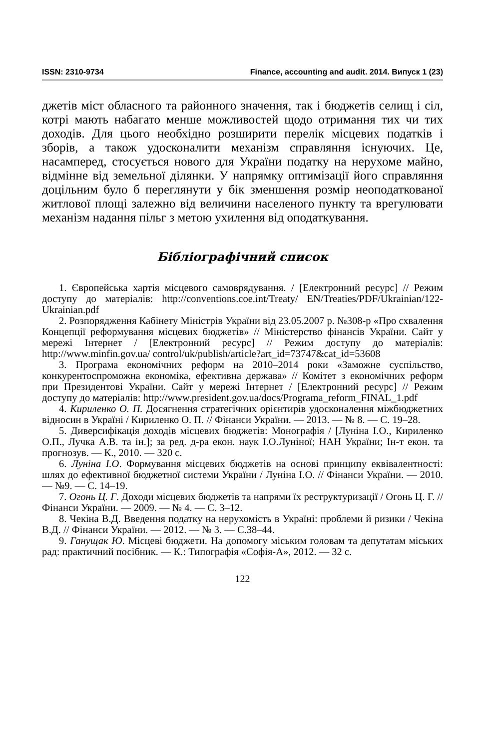ISSN: 2310-9734 Finance, accounting and audit. 2014. Випуск 1 (23)
джетів міст обласного та районного значення, так і бюджетів селищ і сіл, котрі мають набагато менше можливостей щодо отримання тих чи тих доходів. Для цього необхідно розширити перелік місцевих податків і зборів, а також удосконалити механізм справляння існуючих. Це, насамперед, стосується нового для України податку на нерухоме майно, відмінне від земельної ділянки. У напрямку оптимізації його справляння доцільним було б переглянути у бік зменшення розмір неоподаткованої житлової площі залежно від величини населеного пункту та врегулювати механізм надання пільг з метою ухилення від оподаткування.
Бібліографічний список
1. Європейська хартія місцевого самоврядування. / [Електронний ресурс] // Режим доступу до матеріалів: http://conventions.coe.int/Treaty/ EN/Treaties/PDF/Ukrainian/122-Ukrainian.pdf
2. Розпорядження Кабінету Міністрів України від 23.05.2007 р. №308-р «Про схвалення Концепції реформування місцевих бюджетів» // Міністерство фінансів України. Сайт у мережі Інтернет / [Електронний ресурс] // Режим доступу до матеріалів: http://www.minfin.gov.ua/ control/uk/publish/article?art_id=73747&cat_id=53608
3. Програма економічних реформ на 2010–2014 роки «Заможне суспільство, конкурентоспроможна економіка, ефективна держава» // Комітет з економічних реформ при Президентові України. Сайт у мережі Інтернет / [Електронний ресурс] // Режим доступу до матеріалів: http://www.president.gov.ua/docs/Programa_reform_FINAL_1.pdf
4. Кириленко О. П. Досягнення стратегічних орієнтирів удосконалення міжбюджетних відносин в Україні / Кириленко О. П. // Фінанси України. — 2013. — № 8. — С. 19–28.
5. Диверсифікація доходів місцевих бюджетів: Монографія / [Луніна І.О., Кириленко О.П., Лучка А.В. та ін.]; за ред. д-ра екон. наук І.О.Луніної; НАН України; Ін-т екон. та прогнозув. — К., 2010. — 320 с.
6. Луніна І.О. Формування місцевих бюджетів на основі принципу еквівалентності: шлях до ефективної бюджетної системи України / Луніна І.О. // Фінанси України. — 2010. — №9. — С. 14–19.
7. Огонь Ц. Г. Доходи місцевих бюджетів та напрями їх реструктуризації / Огонь Ц. Г. // Фінанси України. — 2009. — № 4. — С. 3–12.
8. Чекіна В.Д. Введення податку на нерухомість в Україні: проблеми й ризики / Чекіна В.Д. // Фінанси України. — 2012. — № 3. — С.38–44.
9. Ганущак Ю. Місцеві бюджети. На допомогу міським головам та депутатам міських рад: практичний посібник. — К.: Типографія «Софія-А», 2012. — 32 с.
122